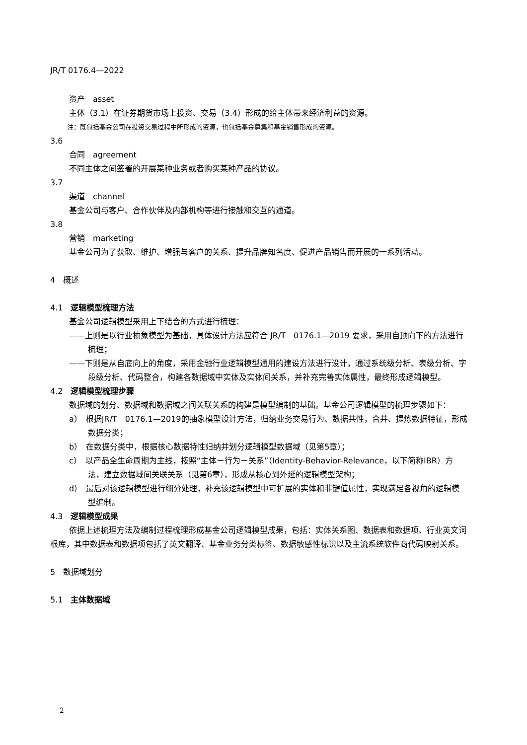JR/T 0176.4—2022
资产　asset
主体（3.1）在证券期货市场上投资、交易（3.4）形成的给主体带来经济利益的资源。
注：既包括基金公司在投资交易过程中所形成的资源，也包括基金募集和基金销售形成的资源。
3.6
合同　agreement
不同主体之间签署的开展某种业务或者购买某种产品的协议。
3.7
渠道　channel
基金公司与客户、合作伙伴及内部机构等进行接触和交互的通道。
3.8
营销　marketing
基金公司为了获取、维护、增强与客户的关系、提升品牌知名度、促进产品销售而开展的一系列活动。
4　概述
4.1　逻辑模型梳理方法
基金公司逻辑模型采用上下结合的方式进行梳理：
——上则是以行业抽象模型为基础，具体设计方法应符合 JR/T　0176.1—2019 要求，采用自顶向下的方法进行梳理；
——下则是从自底向上的角度，采用金融行业逻辑模型通用的建设方法进行设计，通过系统级分析、表级分析、字段级分析、代码整合，构建各数据域中实体及实体间关系，并补充完善实体属性，最终形成逻辑模型。
4.2　逻辑模型梳理步骤
数据域的划分、数据域和数据域之间关联关系的构建是模型编制的基础。基金公司逻辑模型的梳理步骤如下：
a）　根据JR/T　0176.1—2019的抽象模型设计方法，归纳业务交易行为、数据共性，合并、提炼数据特征，形成数据分类；
b）　在数据分类中，根据核心数据特性归纳并划分逻辑模型数据域（见第5章）；
c）　以产品全生命周期为主线，按照“主体－行为－关系”（Identity-Behavior-Relevance，以下简称IBR）方法，建立数据域间关联关系（见第6章），形成从核心到外延的逻辑模型架构；
d）　最后对该逻辑模型进行细分处理，补充该逻辑模型中可扩展的实体和非键值属性，实现满足各视角的逻辑模型编制。
4.3　逻辑模型成果
依据上述梳理方法及编制过程梳理形成基金公司逻辑模型成果，包括：实体关系图、数据表和数据项、行业英文词根库，其中数据表和数据项包括了英文翻译、基金业务分类标签、数据敏感性标识以及主流系统软件商代码映射关系。
5　数据域划分
5.1　主体数据域
2